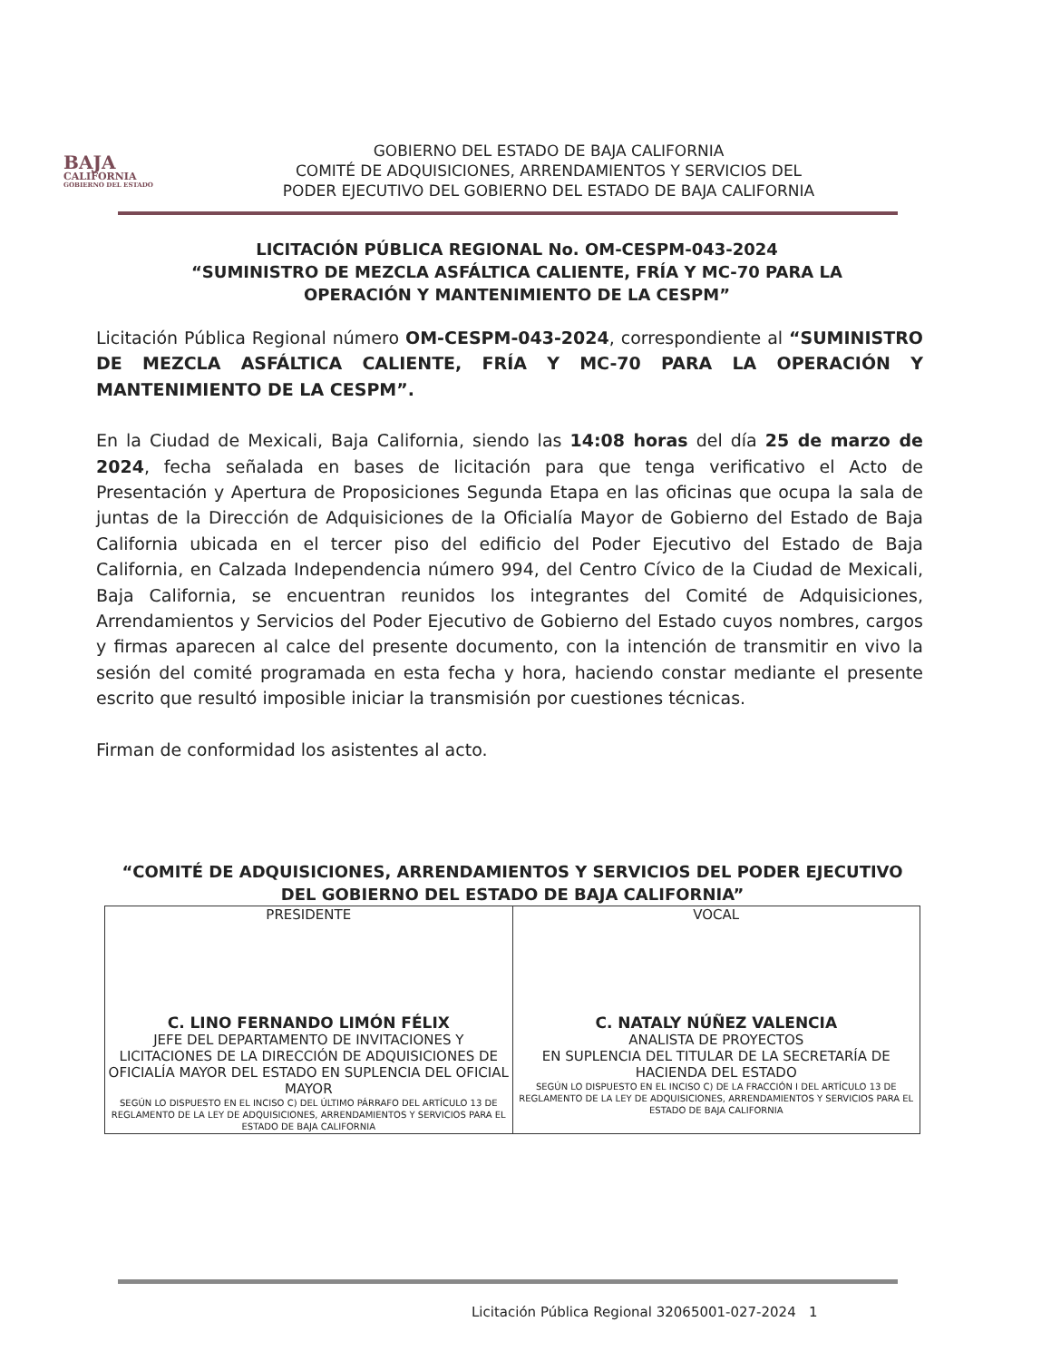BAJA
CALIFORNIA
GOBIERNO DEL ESTADO
GOBIERNO DEL ESTADO DE BAJA CALIFORNIA
COMITÉ DE ADQUISICIONES, ARRENDAMIENTOS Y SERVICIOS DEL
PODER EJECUTIVO DEL GOBIERNO DEL ESTADO DE BAJA CALIFORNIA
LICITACIÓN PÚBLICA REGIONAL No. OM-CESPM-043-2024
“SUMINISTRO DE MEZCLA ASFÁLTICA CALIENTE, FRÍA Y MC-70 PARA LA OPERACIÓN Y MANTENIMIENTO DE LA CESPM”
Licitación Pública Regional número OM-CESPM-043-2024, correspondiente al “SUMINISTRO DE MEZCLA ASFÁLTICA CALIENTE, FRÍA Y MC-70 PARA LA OPERACIÓN Y MANTENIMIENTO DE LA CESPM”.
En la Ciudad de Mexicali, Baja California, siendo las 14:08 horas del día 25 de marzo de 2024, fecha señalada en bases de licitación para que tenga verificativo el Acto de Presentación y Apertura de Proposiciones Segunda Etapa en las oficinas que ocupa la sala de juntas de la Dirección de Adquisiciones de la Oficialía Mayor de Gobierno del Estado de Baja California ubicada en el tercer piso del edificio del Poder Ejecutivo del Estado de Baja California, en Calzada Independencia número 994, del Centro Cívico de la Ciudad de Mexicali, Baja California, se encuentran reunidos los integrantes del Comité de Adquisiciones, Arrendamientos y Servicios del Poder Ejecutivo de Gobierno del Estado cuyos nombres, cargos y firmas aparecen al calce del presente documento, con la intención de transmitir en vivo la sesión del comité programada en esta fecha y hora, haciendo constar mediante el presente escrito que resultó imposible iniciar la transmisión por cuestiones técnicas.
Firman de conformidad los asistentes al acto.
“COMITÉ DE ADQUISICIONES, ARRENDAMIENTOS Y SERVICIOS DEL PODER EJECUTIVO DEL GOBIERNO DEL ESTADO DE BAJA CALIFORNIA”
| PRESIDENTE C. LINO FERNANDO LIMÓN FÉLIX JEFE DEL DEPARTAMENTO DE INVITACIONES Y LICITACIONES DE LA DIRECCIÓN DE ADQUISICIONES DE OFICIALÍA MAYOR DEL ESTADO EN SUPLENCIA DEL OFICIAL MAYOR SEGÚN LO DISPUESTO EN EL INCISO C) DEL ÚLTIMO PÁRRAFO DEL ARTÍCULO 13 DE REGLAMENTO DE LA LEY DE ADQUISICIONES, ARRENDAMIENTOS Y SERVICIOS PARA EL ESTADO DE BAJA CALIFORNIA | VOCAL C. NATALY NÚÑEZ VALENCIA ANALISTA DE PROYECTOS EN SUPLENCIA DEL TITULAR DE LA SECRETARÍA DE HACIENDA DEL ESTADO SEGÚN LO DISPUESTO EN EL INCISO C) DE LA FRACCIÓN I DEL ARTÍCULO 13 DE REGLAMENTO DE LA LEY DE ADQUISICIONES, ARRENDAMIENTOS Y SERVICIOS PARA EL ESTADO DE BAJA CALIFORNIA |
Licitación Pública Regional 32065001-027-2024 1